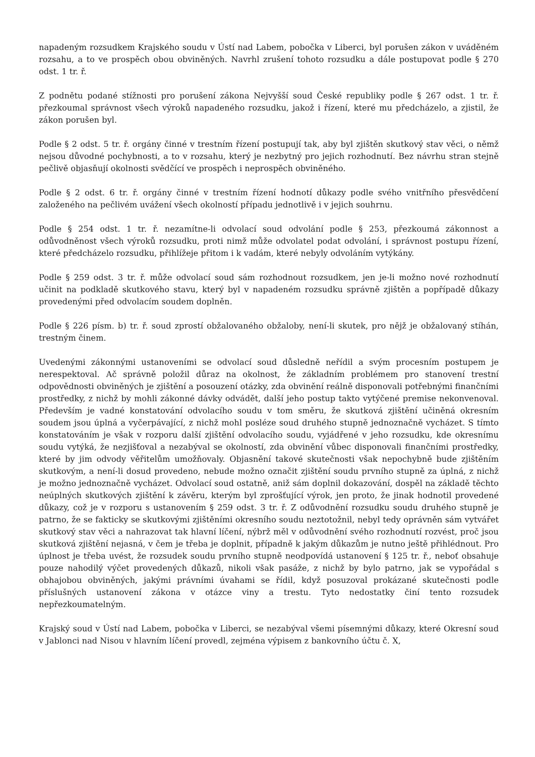napadeným rozsudkem Krajského soudu v Ústí nad Labem, pobočka v Liberci, byl porušen zákon v uváděném rozsahu, a to ve prospěch obou obviněných. Navrhl zrušení tohoto rozsudku a dále postupovat podle § 270 odst. 1 tr. ř.
Z podnětu podané stížnosti pro porušení zákona Nejvyšší soud České republiky podle § 267 odst. 1 tr. ř. přezkoumal správnost všech výroků napadeného rozsudku, jakož i řízení, které mu předcházelo, a zjistil, že zákon porušen byl.
Podle § 2 odst. 5 tr. ř. orgány činné v trestním řízení postupují tak, aby byl zjištěn skutkový stav věci, o němž nejsou důvodné pochybnosti, a to v rozsahu, který je nezbytný pro jejich rozhodnutí. Bez návrhu stran stejně pečlivě objasňují okolnosti svědčící ve prospěch i neprospěch obviněného.
Podle § 2 odst. 6 tr. ř. orgány činné v trestním řízení hodnotí důkazy podle svého vnitřního přesvědčení založeného na pečlivém uvážení všech okolností případu jednotlivě i v jejich souhrnu.
Podle § 254 odst. 1 tr. ř. nezamítne-li odvolací soud odvolání podle § 253, přezkoumá zákonnost a odůvodněnost všech výroků rozsudku, proti nimž může odvolatel podat odvolání, i správnost postupu řízení, které předcházelo rozsudku, přihlížeje přitom i k vadám, které nebyly odvoláním vytýkány.
Podle § 259 odst. 3 tr. ř. může odvolací soud sám rozhodnout rozsudkem, jen je-li možno nové rozhodnutí učinit na podkladě skutkového stavu, který byl v napadeném rozsudku správně zjištěn a popřípadě důkazy provedenými před odvolacím soudem doplněn.
Podle § 226 písm. b) tr. ř. soud zprostí obžalovaného obžaloby, není-li skutek, pro nějž je obžalovaný stíhán, trestným činem.
Uvedenými zákonnými ustanoveními se odvolací soud důsledně neřídil a svým procesním postupem je nerespektoval. Ač správně položil důraz na okolnost, že základním problémem pro stanovení trestní odpovědnosti obviněných je zjištění a posouzení otázky, zda obvinění reálně disponovali potřebnými finančními prostředky, z nichž by mohli zákonné dávky odvádět, další jeho postup takto vytýčené premise nekonvenoval. Především je vadné konstatování odvolacího soudu v tom směru, že skutková zjištění učiněná okresním soudem jsou úplná a vyčerpávající, z nichž mohl posléze soud druhého stupně jednoznačně vycházet. S tímto konstatováním je však v rozporu další zjištění odvolacího soudu, vyjádřené v jeho rozsudku, kde okresnímu soudu vytýká, že nezjišťoval a nezabýval se okolností, zda obvinění vůbec disponovali finančními prostředky, které by jim odvody věřitelům umožňovaly. Objasnění takové skutečnosti však nepochybně bude zjištěním skutkovým, a není-li dosud provedeno, nebude možno označit zjištění soudu prvního stupně za úplná, z nichž je možno jednoznačně vycházet. Odvolací soud ostatně, aniž sám doplnil dokazování, dospěl na základě těchto neúplných skutkových zjištění k závěru, kterým byl zprošťující výrok, jen proto, že jinak hodnotil provedené důkazy, což je v rozporu s ustanovením § 259 odst. 3 tr. ř. Z odůvodnění rozsudku soudu druhého stupně je patrno, že se fakticky se skutkovými zjištěními okresního soudu neztotožnil, nebyl tedy oprávněn sám vytvářet skutkový stav věci a nahrazovat tak hlavní líčení, nýbrž měl v odůvodnění svého rozhodnutí rozvést, proč jsou skutková zjištění nejasná, v čem je třeba je doplnit, případně k jakým důkazům je nutno ještě přihlédnout. Pro úplnost je třeba uvést, že rozsudek soudu prvního stupně neodpovídá ustanovení § 125 tr. ř., neboť obsahuje pouze nahodilý výčet provedených důkazů, nikoli však pasáže, z nichž by bylo patrno, jak se vypořádal s obhajobou obviněných, jakými právními úvahami se řídil, když posuzoval prokázané skutečnosti podle příslušných ustanovení zákona v otázce viny a trestu. Tyto nedostatky činí tento rozsudek nepřezkoumatelným.
Krajský soud v Ústí nad Labem, pobočka v Liberci, se nezabýval všemi písemnými důkazy, které Okresní soud v Jablonci nad Nisou v hlavním líčení provedl, zejména výpisem z bankovního účtu č. X,